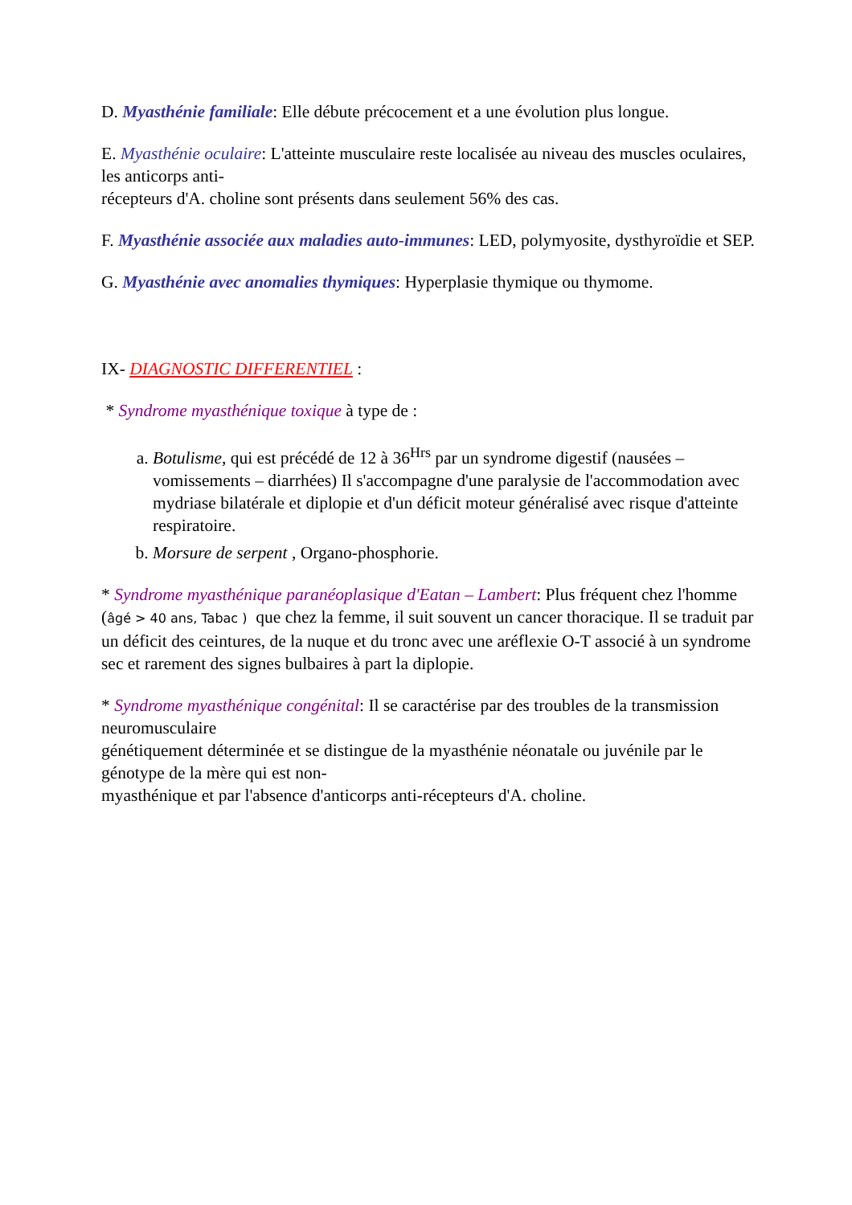D. Myasthénie familiale: Elle débute précocement et a une évolution plus longue.
E. Myasthénie oculaire: L'atteinte musculaire reste localisée au niveau des muscles oculaires, les anticorps anti-
récepteurs d'A. choline sont présents dans seulement 56% des cas.
F. Myasthénie associée aux maladies auto-immunes: LED, polymyosite, dysthyroïdie et SEP.
G. Myasthénie avec anomalies thymiques: Hyperplasie thymique ou thymome.
IX- DIAGNOSTIC DIFFERENTIEL :
* Syndrome myasthénique toxique à type de :
a. Botulisme, qui est précédé de 12 à 36<sup>Hrs</sup> par un syndrome digestif (nausées – vomissements – diarrhées) Il s'accompagne d'une paralysie de l'accommodation avec mydriase bilatérale et diplopie et d'un déficit moteur généralisé avec risque d'atteinte respiratoire.
b. Morsure de serpent , Organo-phosphorie.
* Syndrome myasthénique paranéoplasique d'Eatan – Lambert: Plus fréquent chez l'homme (âgé > 40 ans, Tabac ) que chez la femme, il suit souvent un cancer thoracique. Il se traduit par un déficit des ceintures, de la nuque et du tronc avec une aréflexie O-T associé à un syndrome sec et rarement des signes bulbaires à part la diplopie.
* Syndrome myasthénique congénital: Il se caractérise par des troubles de la transmission neuromusculaire
génétiquement déterminée et se distingue de la myasthénie néonatale ou juvénile par le génotype de la mère qui est non-
myasthénique et par l'absence d'anticorps anti-récepteurs d'A. choline.